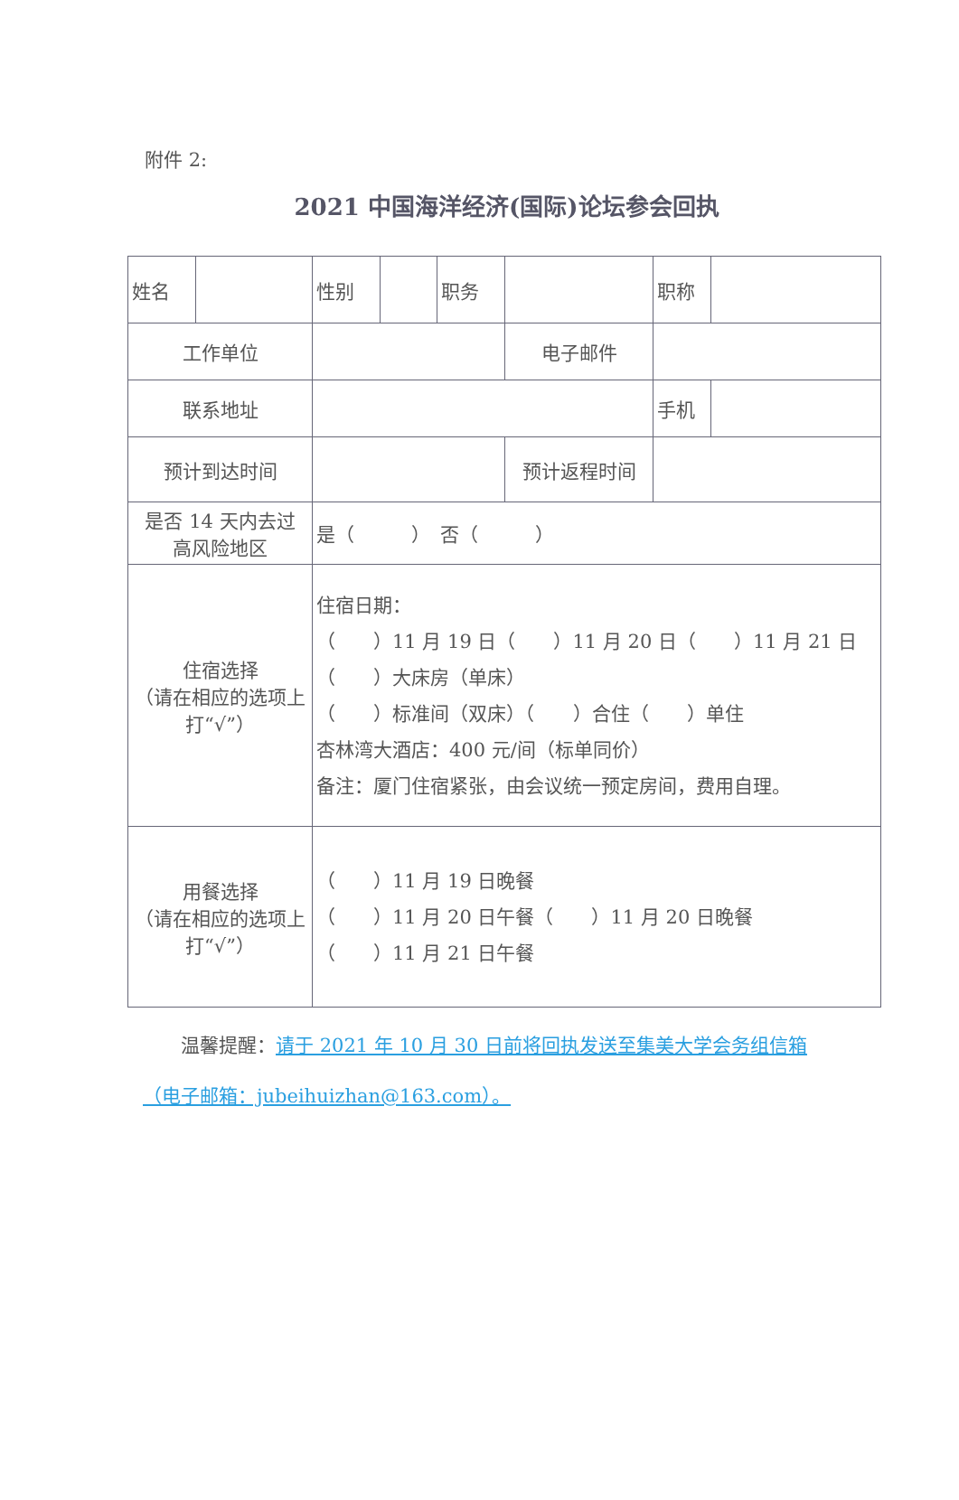附件 2:
2021 中国海洋经济(国际)论坛参会回执
| 姓名 | | 性别 | | 职务 | | 职称 | |
| 工作单位 | | | | | 电子邮件 | | |
| 联系地址 | | | | | | 手机 | |
| 预计到达时间 | | | | | 预计返程时间 | | |
| 是否 14 天内去过 高风险地区 | | 是（ ） 否（ ） | | | | | |
| 住宿选择 （请在相应的选项上 打“√”） | | 住宿日期： （ ）11 月 19 日（ ）11 月 20 日（ ）11 月 21 日 （ ）大床房（单床） （ ）标准间（双床）（ ）合住（ ）单住 杏林湾大酒店：400 元/间（标单同价） 备注：厦门住宿紧张，由会议统一预定房间，费用自理。 | | | | | |
| 用餐选择 （请在相应的选项上 打“√”） | | （ ）11 月 19 日晚餐 （ ）11 月 20 日午餐（ ）11 月 20 日晚餐 （ ）11 月 21 日午餐 | | | | | |
　　温馨提醒：请于 2021 年 10 月 30 日前将回执发送至集美大学会务组信箱（电子邮箱：jubeihuizhan@163.com）。